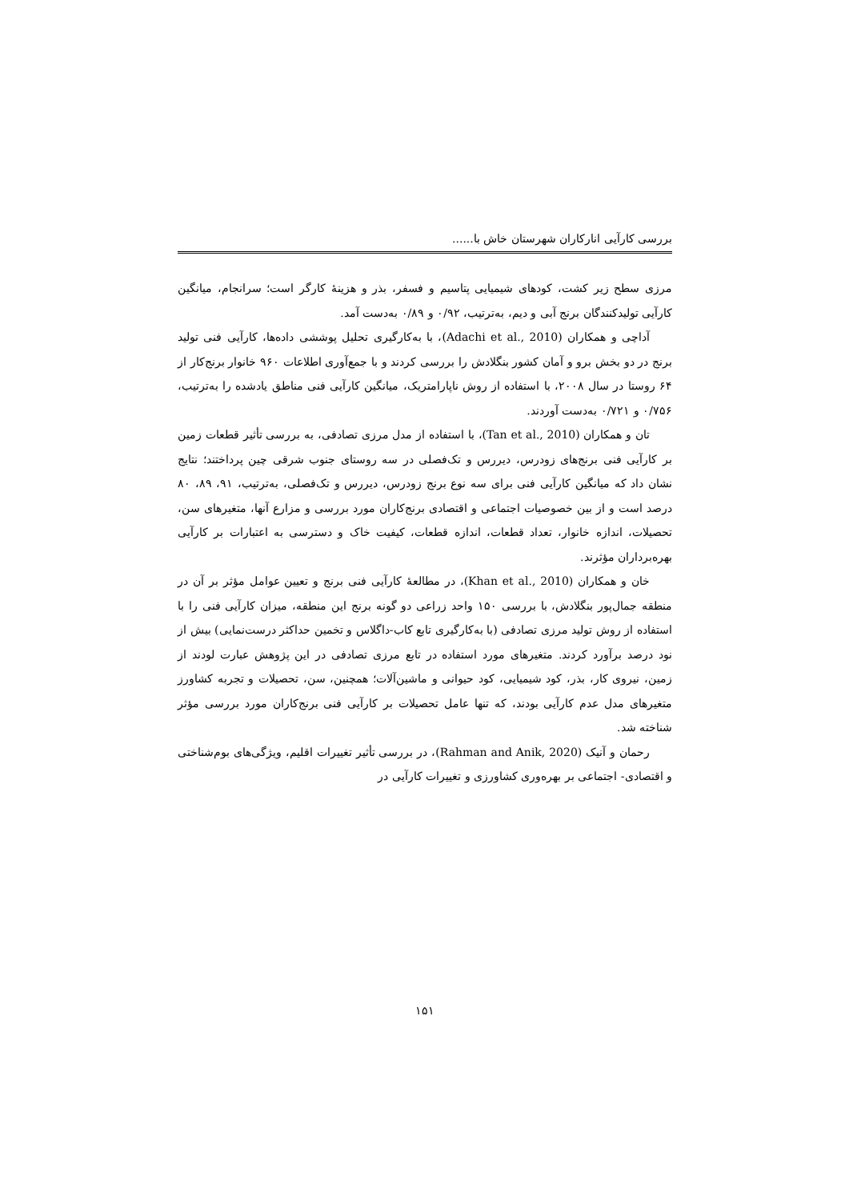بررسی کارآیی انارکاران شهرستان خاش با......
مرزی سطح زیر کشت، کودهای شیمیایی پتاسیم و فسفر، بذر و هزینهٔ کارگر است؛ سرانجام، میانگین کارآیی تولیدکنندگان برنج آبی و دیم، به‌ترتیب، ۰/۹۲ و ۰/۸۹ به‌دست آمد.
آداچی و همکاران (Adachi et al., 2010)، با به‌کارگیری تحلیل پوششی داده‌ها، کارآیی فنی تولید برنج در دو بخش برو و آمان کشور بنگلادش را بررسی کردند و با جمع‌آوری اطلاعات ۹۶۰ خانوار برنج‌کار از ۶۴ روستا در سال ۲۰۰۸، با استفاده از روش ناپارامتریک، میانگین کارآیی فنی مناطق یادشده را به‌ترتیب، ۰/۷۵۶ و ۰/۷۲۱ به‌دست آوردند.
تان و همکاران (Tan et al., 2010)، با استفاده از مدل مرزی تصادفی، به بررسی تأثیر قطعات زمین بر کارآیی فنی برنج‌های زودرس، دیررس و تک‌فصلی در سه روستای جنوب شرقی چین پرداختند؛ نتایج نشان داد که میانگین کارآیی فنی برای سه نوع برنج زودرس، دیررس و تک‌فصلی، به‌ترتیب، ۹۱، ۸۹، ۸۰ درصد است و از بین خصوصیات اجتماعی و اقتصادی برنج‌کاران مورد بررسی و مزارع آنها، متغیرهای سن، تحصیلات، اندازه خانوار، تعداد قطعات، اندازه قطعات، کیفیت خاک و دسترسی به اعتبارات بر کارآیی بهره‌برداران مؤثرند.
خان و همکاران (Khan et al., 2010)، در مطالعهٔ کارآیی فنی برنج و تعیین عوامل مؤثر بر آن در منطقه جمال‌پور بنگلادش، با بررسی ۱۵۰ واحد زراعی دو گونه برنج این منطقه، میزان کارآیی فنی را با استفاده از روش تولید مرزی تصادفی (با به‌کارگیری تابع کاب-داگلاس و تخمین حداکثر درست‌نمایی) بیش از نود درصد برآورد کردند. متغیرهای مورد استفاده در تابع مرزی تصادفی در این پژوهش عبارت لودند از زمین، نیروی کار، بذر، کود شیمیایی، کود حیوانی و ماشین‌آلات؛ همچنین، سن، تحصیلات و تجربه کشاورز متغیرهای مدل عدم کارآیی بودند، که تنها عامل تحصیلات بر کارآیی فنی برنج‌کاران مورد بررسی مؤثر شناخته شد.
رحمان و آنیک (Rahman and Anik, 2020)، در بررسی تأثیر تغییرات اقلیم، ویژگی‌های بوم‌شناختی و اقتصادی- اجتماعی بر بهره‌وری کشاورزی و تغییرات کارآیی در
۱۵۱